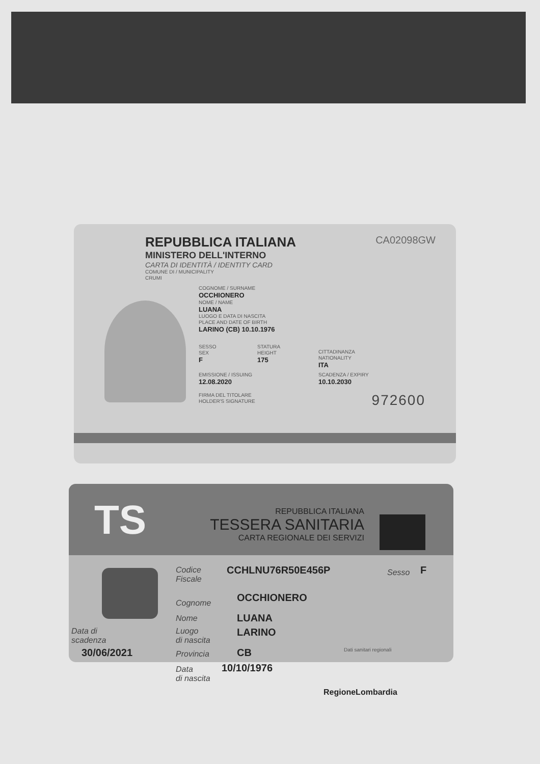REPUBBLICA ITALIANA
MINISTERO DELL'INTERNO
CARTA DI IDENTITÀ / IDENTITY CARD
COMUNE DI / MUNICIPALITY
CRUMI
CA02098GW
COGNOME / SURNAME
OCCHIONERO
NOME / NAME
LUANA
LUOGO E DATA DI NASCITA
PLACE AND DATE OF BIRTH
LARINO (CB) 10.10.1976
SESSO
SEX
F
STATURA
HEIGHT
175
CITTADINANZA
NATIONALITY
ITA
EMISSIONE / ISSUING
12.08.2020
SCADENZA / EXPIRY
10.10.2030
FIRMA DEL TITOLARE
HOLDER'S SIGNATURE
972600
TS
REPUBBLICA ITALIANA
TESSERA SANITARIA
CARTA REGIONALE DEI SERVIZI
Codice
Fiscale
CCHLNU76R50E456P Sesso F
Cognome OCCHIONERO
Nome LUANA
Luogo
di nascita
LARINO
Data di
scadenza
30/06/2021 Provincia CB
Data
di nascita
10/10/1976
Dati sanitari regionali
RegioneLombardia